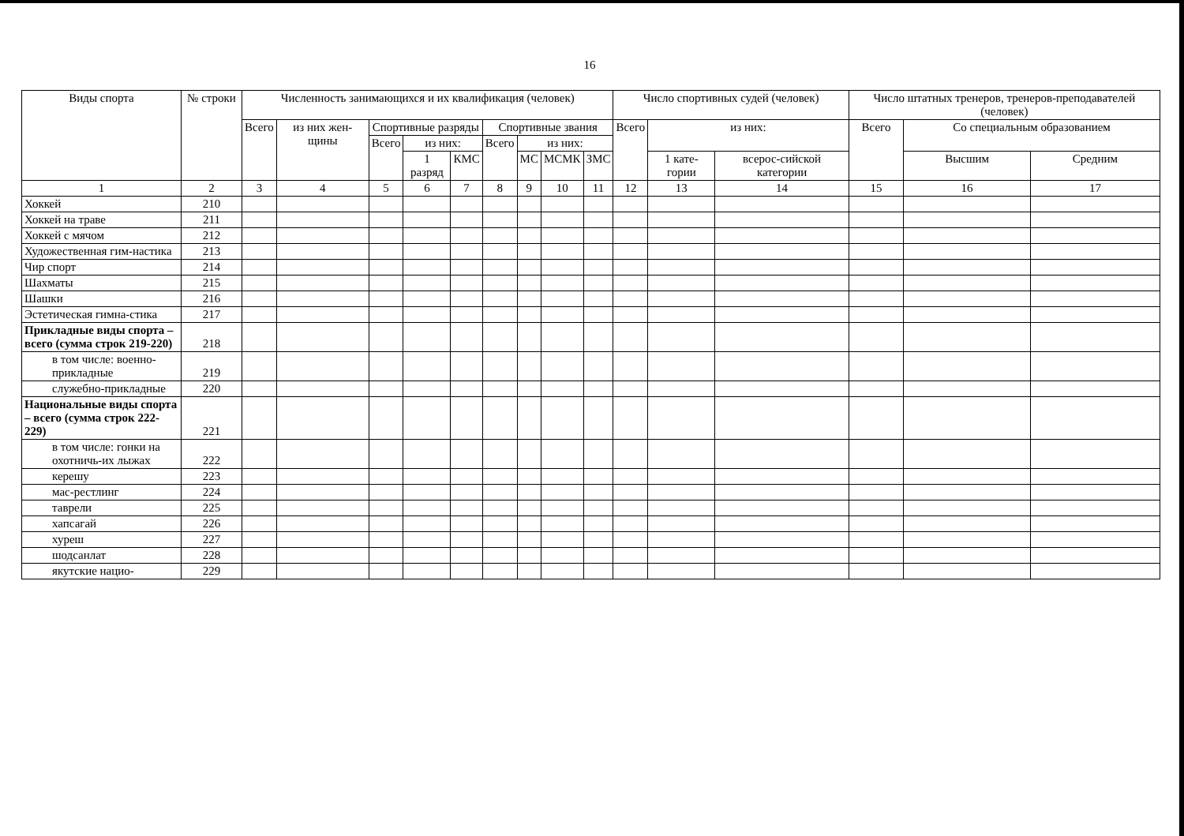16
| Виды спорта | № строки | Численность занимающихся и их квалификация (человек) | | | | | | | | | Число спортивных судей (человек) | | | Число штатных тренеров, тренеров-преподавателей (человек) | | |
| --- | --- | --- | --- | --- | --- | --- | --- | --- | --- | --- | --- | --- | --- | --- | --- | --- |
| | | Всего | из них жен-щины | Спортивные разряды | | | Спортивные звания | | | | Всего | из них: | | Всего | Со специальным образованием | |
| | | | | Всего | из них: | | Всего | из них: | | | | | | | | |
| | | | | | 1 разряд | КМС | | МС | МСМК | ЗМС | | 1 кате-гории | всерос-сийской категории | | Высшим | Средним |
| 1 | 2 | 3 | 4 | 5 | 6 | 7 | 8 | 9 | 10 | 11 | 12 | 13 | 14 | 15 | 16 | 17 |
| Хоккей | 210 | | | | | | | | | | | | | | | |
| Хоккей на траве | 211 | | | | | | | | | | | | | | | |
| Хоккей с мячом | 212 | | | | | | | | | | | | | | | |
| Художественная гим-настика | 213 | | | | | | | | | | | | | | | |
| Чир спорт | 214 | | | | | | | | | | | | | | | |
| Шахматы | 215 | | | | | | | | | | | | | | | |
| Шашки | 216 | | | | | | | | | | | | | | | |
| Эстетическая гимна-стика | 217 | | | | | | | | | | | | | | | |
| Прикладные виды спорта – всего (сумма строк 219-220) | 218 | | | | | | | | | | | | | | | |
| в том числе: военно-прикладные | 219 | | | | | | | | | | | | | | | |
| служебно-прикладные | 220 | | | | | | | | | | | | | | | |
| Национальные виды спорта – всего (сумма строк 222-229) | 221 | | | | | | | | | | | | | | | |
| в том числе: гонки на охотничь-их лыжах | 222 | | | | | | | | | | | | | | | |
| керешу | 223 | | | | | | | | | | | | | | | |
| мас-рестлинг | 224 | | | | | | | | | | | | | | | |
| таврели | 225 | | | | | | | | | | | | | | | |
| хапсагай | 226 | | | | | | | | | | | | | | | |
| хуреш | 227 | | | | | | | | | | | | | | | |
| шодсанлат | 228 | | | | | | | | | | | | | | | |
| якутские нацио- | 229 | | | | | | | | | | | | | | | |